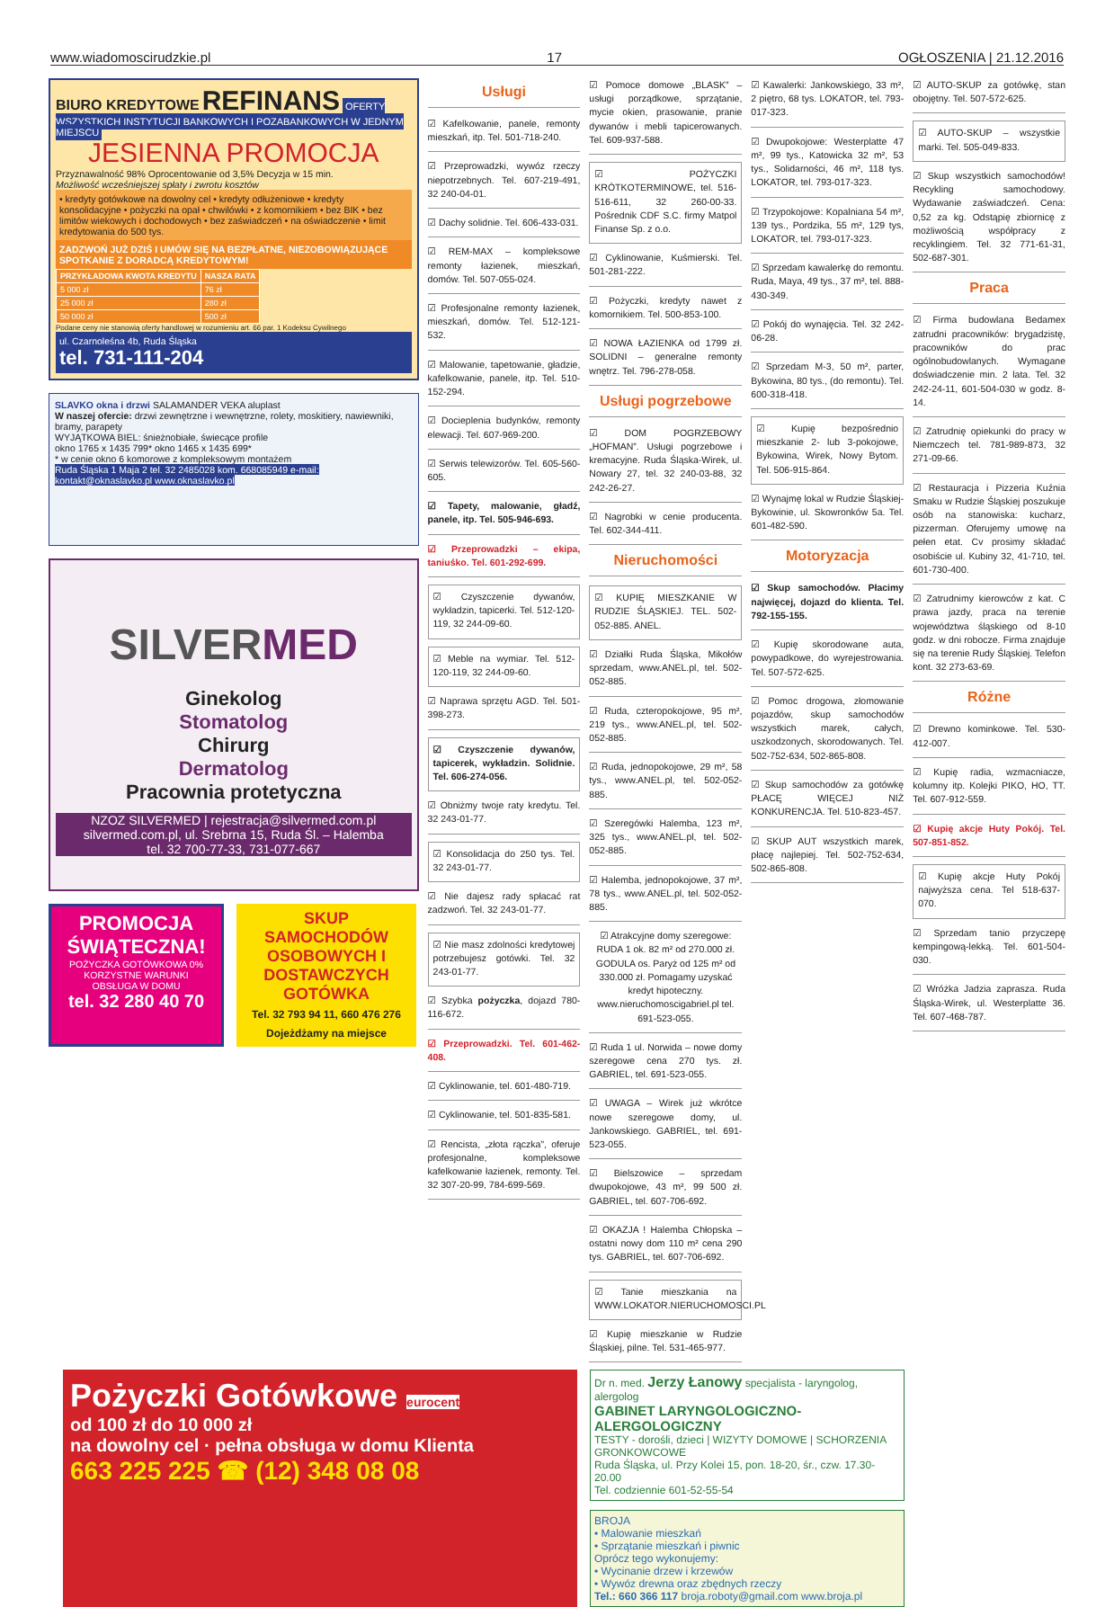www.wiadomoscirudzkie.pl 17 OGŁOSZENIA | 21.12.2016
BIURO KREDYTOWE REFINANS OFERTY WSZYSTKICH INSTYTUCJI BANKOWYCH I POZABANKOWYCH W JEDNYM MIEJSCU
JESIENNA PROMOCJA
Przyznawalność 98% Oprocentowanie od 3,5% Decyzja w 15 min.
Możliwość wcześniejszej spłaty i zwrotu kosztów
• kredyty gotówkowe na dowolny cel • kredyty odłużeniowe • kredyty konsolidacyjne • pożyczki na opał • chwilówki • z komornikiem • bez BIK • bez limitów wiekowych i dochodowych • bez zaświadczeń • na oświadczenie • limit kredytowania do 500 tys.
ZADZWOŃ JUŻ DZIŚ I UMÓW SIĘ NA BEZPŁATNE, NIEZOBOWIĄZUJĄCE SPOTKANIE Z DORADCĄ KREDYTOWYM!
| PRZYKŁADOWA KWOTA KREDYTU | NASZA RATA |
| --- | --- |
| 5 000 zł | 76 zł |
| 25 000 zł | 280 zł |
| 50 000 zł | 500 zł |
Podane ceny nie stanowią oferty handlowej w rozumieniu art. 66 par. 1 Kodeksu Cywilnego
ul. Czarnoleśna 4b, Ruda Śląska
tel. 731-111-204
SLAVKO okna i drzwi SALAMANDER VEKA aluplast
W naszej ofercie: drzwi zewnętrzne i wewnętrzne, rolety, moskitiery, nawiewniki, bramy, parapety
WYJĄTKOWA BIEL: śnieżnobiałe, świecące profile
okno 1765 x 1435 799* okno 1465 x 1435 699*
* w cenie okno 6 komorowe z kompleksowym montażem
Ruda Śląska 1 Maja 2 tel. 32 2485028 kom. 668085949 e-mail: kontakt@oknaslavko.pl www.oknaslavko.pl
SILVERMED
Ginekolog
Stomatolog
Chirurg
Dermatolog
Pracownia protetyczna
NZOZ SILVERMED | rejestracja@silvermed.com.pl
silvermed.com.pl, ul. Srebrna 15, Ruda Śl. – Halemba
tel. 32 700-77-33, 731-077-667
PROMOCJA ŚWIĄTECZNA!
POŻYCZKA GOTÓWKOWA 0%
KORZYSTNE WARUNKI
OBSŁUGA W DOMU
tel. 32 280 40 70
SKUP SAMOCHODÓW OSOBOWYCH I DOSTAWCZYCH GOTÓWKA
Tel. 32 793 94 11, 660 476 276
Dojeżdżamy na miejsce
Usługi
☑ Kafelkowanie, panele, remonty mieszkań, itp. Tel. 501-718-240.
☑ Przeprowadzki, wywóz rzeczy niepotrzebnych. Tel. 607-219-491, 32 240-04-01.
☑ Dachy solidnie. Tel. 606-433-031.
☑ REM-MAX – kompleksowe remonty łazienek, mieszkań, domów. Tel. 507-055-024.
☑ Profesjonalne remonty łazienek, mieszkań, domów. Tel. 512-121-532.
☑ Malowanie, tapetowanie, gładzie, kafelkowanie, panele, itp. Tel. 510-152-294.
☑ Docieplenia budynków, remonty elewacji. Tel. 607-969-200.
☑ Serwis telewizorów. Tel. 605-560-605.
☑ Tapety, malowanie, gładź, panele, itp. Tel. 505-946-693.
☑ Przeprowadzki – ekipa, taniuśko. Tel. 601-292-699.
☑ Czyszczenie dywanów, wykładzin, tapicerki. Tel. 512-120-119, 32 244-09-60.
☑ Meble na wymiar. Tel. 512-120-119, 32 244-09-60.
☑ Naprawa sprzętu AGD. Tel. 501-398-273.
☑ Czyszczenie dywanów, tapicerek, wykładzin. Solidnie. Tel. 606-274-056.
☑ Obniżmy twoje raty kredytu. Tel. 32 243-01-77.
☑ Konsolidacja do 250 tys. Tel. 32 243-01-77.
☑ Nie dajesz rady spłacać rat zadzwoń. Tel. 32 243-01-77.
☑ Nie masz zdolności kredytowej potrzebujesz gotówki. Tel. 32 243-01-77.
☑ Szybka pożyczka, dojazd 780-116-672.
☑ Przeprowadzki. Tel. 601-462-408.
☑ Cyklinowanie, tel. 601-480-719.
☑ Cyklinowanie, tel. 501-835-581.
☑ Rencista, „złota rączka”, oferuje profesjonalne, kompleksowe kafelkowanie łazienek, remonty. Tel. 32 307-20-99, 784-699-569.
☑ Pomoce domowe „BLASK” – usługi porządkowe, sprzątanie, mycie okien, prasowanie, pranie dywanów i mebli tapicerowanych. Tel. 609-937-588.
☑ POŻYCZKI KRÓTKOTERMINOWE, tel. 516-516-611, 32 260-00-33. Pośrednik CDF S.C. firmy Matpol Finanse Sp. z o.o.
☑ Cyklinowanie, Kuśmierski. Tel. 501-281-222.
☑ Pożyczki, kredyty nawet z komornikiem. Tel. 500-853-100.
☑ NOWA ŁAZIENKA od 1799 zł. SOLIDNI – generalne remonty wnętrz. Tel. 796-278-058.
Usługi pogrzebowe
☑ DOM POGRZEBOWY „HOFMAN”. Usługi pogrzebowe i kremacyjne. Ruda Śląska-Wirek, ul. Nowary 27, tel. 32 240-03-88, 32 242-26-27.
☑ Nagrobki w cenie producenta. Tel. 602-344-411.
Nieruchomości
☑ KUPIĘ MIESZKANIE W RUDZIE ŚLĄSKIEJ. TEL. 502-052-885. ANEL.
☑ Działki Ruda Śląska, Mikołów sprzedam, www.ANEL.pl, tel. 502-052-885.
☑ Ruda, czteropokojowe, 95 m², 219 tys., www.ANEL.pl, tel. 502-052-885.
☑ Ruda, jednopokojowe, 29 m², 58 tys., www.ANEL.pl, tel. 502-052-885.
☑ Szeregówki Halemba, 123 m², 325 tys., www.ANEL.pl, tel. 502-052-885.
☑ Halemba, jednopokojowe, 37 m², 78 tys., www.ANEL.pl, tel. 502-052-885.
☑ Atrakcyjne domy szeregowe: RUDA 1 ok. 82 m² od 270.000 zł. GODULA os. Paryż od 125 m² od 330.000 zł. Pomagamy uzyskać kredyt hipoteczny. www.nieruchomoscigabriel.pl tel. 691-523-055.
☑ Ruda 1 ul. Norwida – nowe domy szeregowe cena 270 tys. zł. GABRIEL, tel. 691-523-055.
☑ UWAGA – Wirek już wkrótce nowe szeregowe domy, ul. Jankowskiego. GABRIEL, tel. 691-523-055.
☑ Bielszowice – sprzedam dwupokojowe, 43 m², 99 500 zł. GABRIEL, tel. 607-706-692.
☑ OKAZJA ! Halemba Chłopska – ostatni nowy dom 110 m² cena 290 tys. GABRIEL, tel. 607-706-692.
☑ Tanie mieszkania na WWW.LOKATOR.NIERUCHOMOSCI.PL
☑ Kupię mieszkanie w Rudzie Śląskiej, pilne. Tel. 531-465-977.
☑ Kawalerki: Jankowskiego, 33 m², 2 piętro, 68 tys. LOKATOR, tel. 793-017-323.
☑ Dwupokojowe: Westerplatte 47 m², 99 tys., Katowicka 32 m², 53 tys., Solidarności, 46 m², 118 tys. LOKATOR, tel. 793-017-323.
☑ Trzypokojowe: Kopalniana 54 m², 139 tys., Pordzika, 55 m², 129 tys, LOKATOR, tel. 793-017-323.
☑ Sprzedam kawalerkę do remontu. Ruda, Maya, 49 tys., 37 m², tel. 888-430-349.
☑ Pokój do wynajęcia. Tel. 32 242-06-28.
☑ Sprzedam M-3, 50 m², parter, Bykowina, 80 tys., (do remontu). Tel. 600-318-418.
☑ Kupię bezpośrednio mieszkanie 2- lub 3-pokojowe, Bykowina, Wirek, Nowy Bytom. Tel. 506-915-864.
☑ Wynajmę lokal w Rudzie Śląskiej-Bykowinie, ul. Skowronków 5a. Tel. 601-482-590.
Motoryzacja
☑ Skup samochodów. Płacimy najwięcej, dojazd do klienta. Tel. 792-155-155.
☑ Kupię skorodowane auta, powypadkowe, do wyrejestrowania. Tel. 507-572-625.
☑ Pomoc drogowa, złomowanie pojazdów, skup samochodów wszystkich marek, całych, uszkodzonych, skorodowanych. Tel. 502-752-634, 502-865-808.
☑ Skup samochodów za gotówkę PŁACĘ WIĘCEJ NIŻ KONKURENCJA. Tel. 510-823-457.
☑ SKUP AUT wszystkich marek, płacę najlepiej. Tel. 502-752-634, 502-865-808.
☑ AUTO-SKUP za gotówkę, stan obojętny. Tel. 507-572-625.
☑ AUTO-SKUP – wszystkie marki. Tel. 505-049-833.
☑ Skup wszystkich samochodów! Recykling samochodowy. Wydawanie zaświadczeń. Cena: 0,52 za kg. Odstąpię zbiornicę z możliwością współpracy z recyklingiem. Tel. 32 771-61-31, 502-687-301.
Praca
☑ Firma budowlana Bedamex zatrudni pracowników: brygadzistę, pracowników do prac ogólnobudowlanych. Wymagane doświadczenie min. 2 lata. Tel. 32 242-24-11, 601-504-030 w godz. 8-14.
☑ Zatrudnię opiekunki do pracy w Niemczech tel. 781-989-873, 32 271-09-66.
☑ Restauracja i Pizzeria Kuźnia Smaku w Rudzie Śląskiej poszukuje osób na stanowiska: kucharz, pizzerman. Oferujemy umowę na pełen etat. Cv prosimy składać osobiście ul. Kubiny 32, 41-710, tel. 601-730-400.
☑ Zatrudnimy kierowców z kat. C prawa jazdy, praca na terenie województwa śląskiego od 8-10 godz. w dni robocze. Firma znajduje się na terenie Rudy Śląskiej. Telefon kont. 32 273-63-69.
Różne
☑ Drewno kominkowe. Tel. 530-412-007.
☑ Kupię radia, wzmacniacze, kolumny itp. Kolejki PIKO, HO, TT. Tel. 607-912-559.
☑ Kupię akcje Huty Pokój. Tel. 507-851-852.
☑ Kupię akcje Huty Pokój najwyższa cena. Tel 518-637-070.
☑ Sprzedam tanio przyczepę kempingową-lekką. Tel. 601-504-030.
☑ Wróżka Jadzia zaprasza. Ruda Śląska-Wirek, ul. Westerplatte 36. Tel. 607-468-787.
Pożyczki Gotówkowe eurocent
od 100 zł do 10 000 zł
na dowolny cel · pełna obsługa w domu Klienta
663 225 225 ☎ (12) 348 08 08
Dr n. med. Jerzy Łanowy specjalista - laryngolog, alergolog
GABINET LARYNGOLOGICZNO-ALERGOLOGICZNY
TESTY - dorośli, dzieci | WIZYTY DOMOWE | SCHORZENIA GRONKOWCOWE
Ruda Śląska, ul. Przy Kolei 15, pon. 18-20, śr., czw. 17.30-20.00
Tel. codziennie 601-52-55-54
BROJA
• Malowanie mieszkań
• Sprzątanie mieszkań i piwnic
Oprócz tego wykonujemy:
• Wycinanie drzew i krzewów
• Wywóz drewna oraz zbędnych rzeczy
Tel.: 660 366 117 broja.roboty@gmail.com www.broja.pl